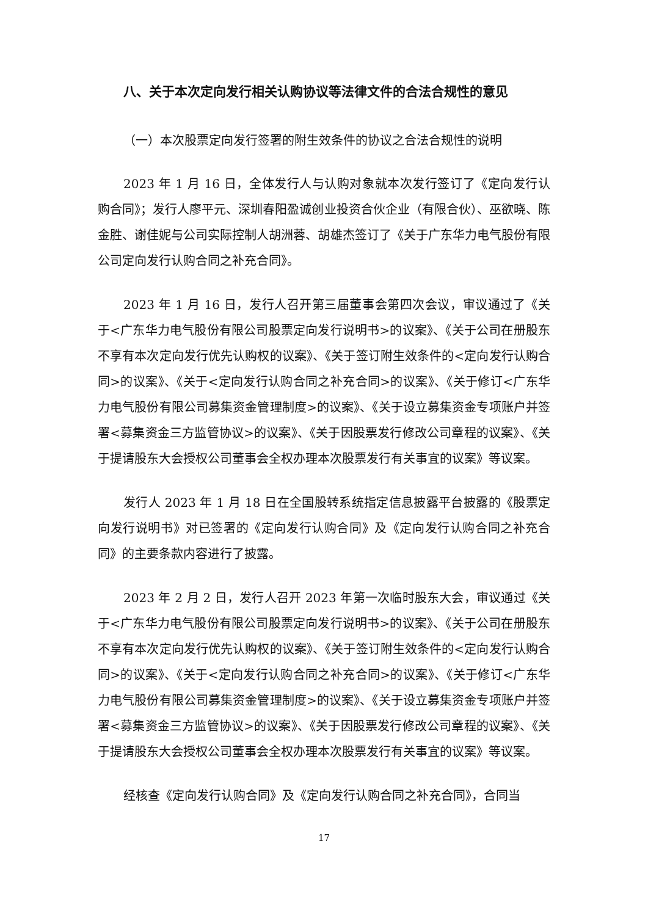八、关于本次定向发行相关认购协议等法律文件的合法合规性的意见
（一）本次股票定向发行签署的附生效条件的协议之合法合规性的说明
2023 年 1 月 16 日，全体发行人与认购对象就本次发行签订了《定向发行认购合同》；发行人廖平元、深圳春阳盈诚创业投资合伙企业（有限合伙）、巫欲晓、陈金胜、谢佳妮与公司实际控制人胡洲蓉、胡雄杰签订了《关于广东华力电气股份有限公司定向发行认购合同之补充合同》。
2023 年 1 月 16 日，发行人召开第三届董事会第四次会议，审议通过了《关于<广东华力电气股份有限公司股票定向发行说明书>的议案》、《关于公司在册股东不享有本次定向发行优先认购权的议案》、《关于签订附生效条件的<定向发行认购合同>的议案》、《关于<定向发行认购合同之补充合同>的议案》、《关于修订<广东华力电气股份有限公司募集资金管理制度>的议案》、《关于设立募集资金专项账户并签署<募集资金三方监管协议>的议案》、《关于因股票发行修改公司章程的议案》、《关于提请股东大会授权公司董事会全权办理本次股票发行有关事宜的议案》等议案。
发行人 2023 年 1 月 18 日在全国股转系统指定信息披露平台披露的《股票定向发行说明书》对已签署的《定向发行认购合同》及《定向发行认购合同之补充合同》的主要条款内容进行了披露。
2023 年 2 月 2 日，发行人召开 2023 年第一次临时股东大会，审议通过《关于<广东华力电气股份有限公司股票定向发行说明书>的议案》、《关于公司在册股东不享有本次定向发行优先认购权的议案》、《关于签订附生效条件的<定向发行认购合同>的议案》、《关于<定向发行认购合同之补充合同>的议案》、《关于修订<广东华力电气股份有限公司募集资金管理制度>的议案》、《关于设立募集资金专项账户并签署<募集资金三方监管协议>的议案》、《关于因股票发行修改公司章程的议案》、《关于提请股东大会授权公司董事会全权办理本次股票发行有关事宜的议案》等议案。
经核查《定向发行认购合同》及《定向发行认购合同之补充合同》，合同当
17